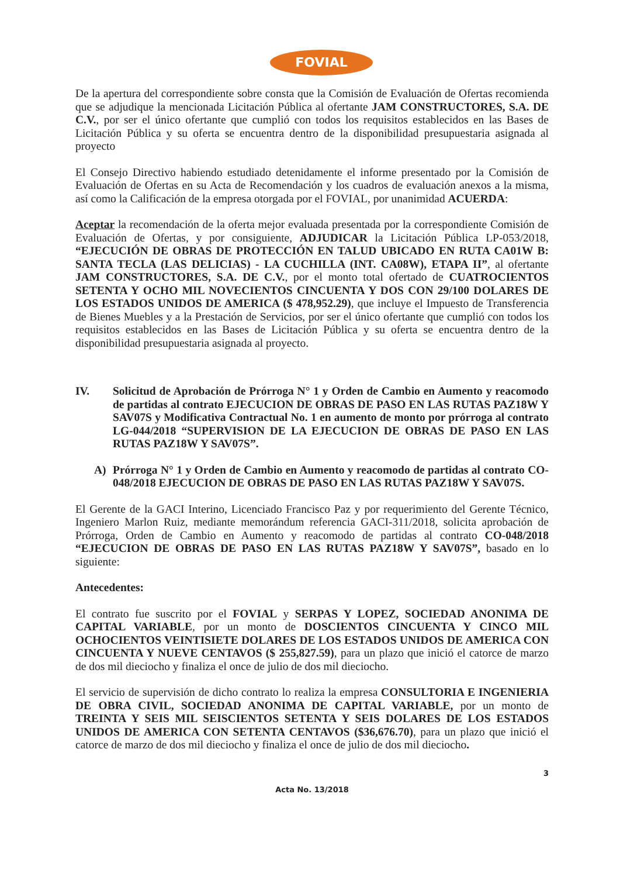FOVIAL
De la apertura del correspondiente sobre consta que la Comisión de Evaluación de Ofertas recomienda que se adjudique la mencionada Licitación Pública al ofertante JAM CONSTRUCTORES, S.A. DE C.V., por ser el único ofertante que cumplió con todos los requisitos establecidos en las Bases de Licitación Pública y su oferta se encuentra dentro de la disponibilidad presupuestaria asignada al proyecto
El Consejo Directivo habiendo estudiado detenidamente el informe presentado por la Comisión de Evaluación de Ofertas en su Acta de Recomendación y los cuadros de evaluación anexos a la misma, así como la Calificación de la empresa otorgada por el FOVIAL, por unanimidad ACUERDA:
Aceptar la recomendación de la oferta mejor evaluada presentada por la correspondiente Comisión de Evaluación de Ofertas, y por consiguiente, ADJUDICAR la Licitación Pública LP-053/2018, “EJECUCIÓN DE OBRAS DE PROTECCIÓN EN TALUD UBICADO EN RUTA CA01W B: SANTA TECLA (LAS DELICIAS) - LA CUCHILLA (INT. CA08W), ETAPA II”, al ofertante JAM CONSTRUCTORES, S.A. DE C.V., por el monto total ofertado de CUATROCIENTOS SETENTA Y OCHO MIL NOVECIENTOS CINCUENTA Y DOS CON 29/100 DOLARES DE LOS ESTADOS UNIDOS DE AMERICA ($ 478,952.29), que incluye el Impuesto de Transferencia de Bienes Muebles y a la Prestación de Servicios, por ser el único ofertante que cumplió con todos los requisitos establecidos en las Bases de Licitación Pública y su oferta se encuentra dentro de la disponibilidad presupuestaria asignada al proyecto.
IV. Solicitud de Aprobación de Prórroga N° 1 y Orden de Cambio en Aumento y reacomodo de partidas al contrato EJECUCION DE OBRAS DE PASO EN LAS RUTAS PAZ18W Y SAV07S y Modificativa Contractual No. 1 en aumento de monto por prórroga al contrato LG-044/2018 “SUPERVISION DE LA EJECUCION DE OBRAS DE PASO EN LAS RUTAS PAZ18W Y SAV07S”.
A) Prórroga N° 1 y Orden de Cambio en Aumento y reacomodo de partidas al contrato CO-048/2018 EJECUCION DE OBRAS DE PASO EN LAS RUTAS PAZ18W Y SAV07S.
El Gerente de la GACI Interino, Licenciado Francisco Paz y por requerimiento del Gerente Técnico, Ingeniero Marlon Ruiz, mediante memorándum referencia GACI-311/2018, solicita aprobación de Prórroga, Orden de Cambio en Aumento y reacomodo de partidas al contrato CO-048/2018 “EJECUCION DE OBRAS DE PASO EN LAS RUTAS PAZ18W Y SAV07S”, basado en lo siguiente:
Antecedentes:
El contrato fue suscrito por el FOVIAL y SERPAS Y LOPEZ, SOCIEDAD ANONIMA DE CAPITAL VARIABLE, por un monto de DOSCIENTOS CINCUENTA Y CINCO MIL OCHOCIENTOS VEINTISIETE DOLARES DE LOS ESTADOS UNIDOS DE AMERICA CON CINCUENTA Y NUEVE CENTAVOS ($ 255,827.59), para un plazo que inició el catorce de marzo de dos mil dieciocho y finaliza el once de julio de dos mil dieciocho.
El servicio de supervisión de dicho contrato lo realiza la empresa CONSULTORIA E INGENIERIA DE OBRA CIVIL, SOCIEDAD ANONIMA DE CAPITAL VARIABLE, por un monto de TREINTA Y SEIS MIL SEISCIENTOS SETENTA Y SEIS DOLARES DE LOS ESTADOS UNIDOS DE AMERICA CON SETENTA CENTAVOS ($36,676.70), para un plazo que inició el catorce de marzo de dos mil dieciocho y finaliza el once de julio de dos mil dieciocho.
3
Acta No. 13/2018